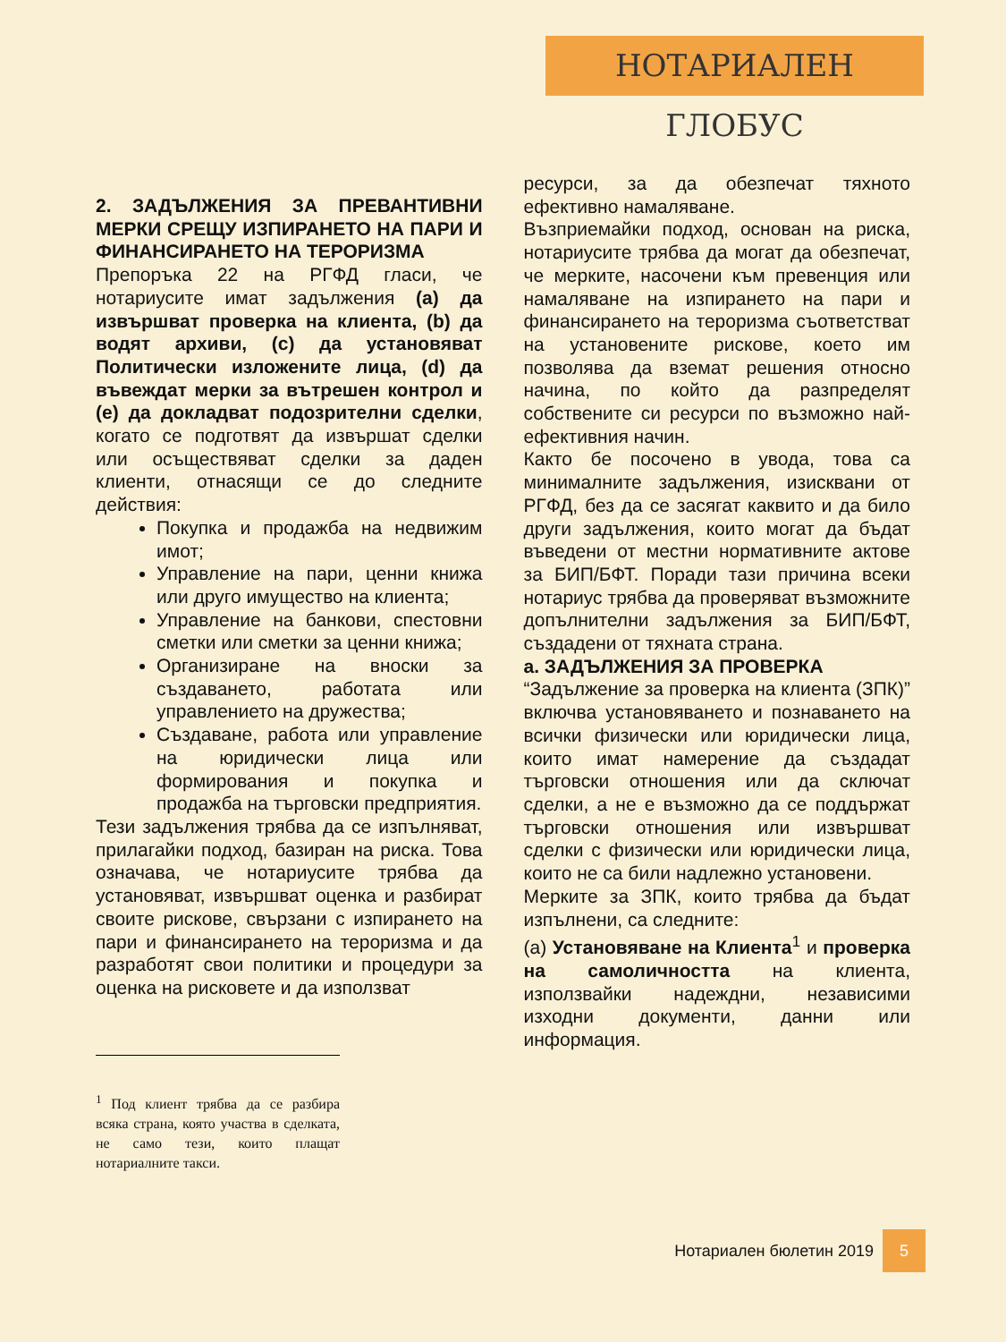НОТАРИАЛЕН ГЛОБУС
2. ЗАДЪЛЖЕНИЯ ЗА ПРЕВАНТИВНИ МЕРКИ СРЕЩУ ИЗПИРАНЕТО НА ПАРИ И ФИНАНСИРАНЕТО НА ТЕРОРИЗМА
Препоръка 22 на РГФД гласи, че нотариусите имат задължения (a) да извършват проверка на клиента, (b) да водят архиви, (c) да установяват Политически изложените лица, (d) да въвеждат мерки за вътрешен контрол и (e) да докладват подозрителни сделки, когато се подготвят да извършат сделки или осъществяват сделки за даден клиенти, отнасящи се до следните действия:
Покупка и продажба на недвижим имот;
Управление на пари, ценни книжа или друго имущество на клиента;
Управление на банкови, спестовни сметки или сметки за ценни книжа;
Организиране на вноски за създаването, работата или управлението на дружества;
Създаване, работа или управление на юридически лица или формирования и покупка и продажба на търговски предприятия.
Тези задължения трябва да се изпълняват, прилагайки подход, базиран на риска. Това означава, че нотариусите трябва да установяват, извършват оценка и разбират своите рискове, свързани с изпирането на пари и финансирането на тероризма и да разработят свои политики и процедури за оценка на рисковете и да използват
<sup>1</sup> Под клиент трябва да се разбира всяка страна, която участва в сделката, не само тези, които плащат нотариалните такси.
ресурси, за да обезпечат тяхното ефективно намаляване.
Възприемайки подход, основан на риска, нотариусите трябва да могат да обезпечат, че мерките, насочени към превенция или намаляване на изпирането на пари и финансирането на тероризма съответстват на установените рискове, което им позволява да вземат решения относно начина, по който да разпределят собствените си ресурси по възможно най-ефективния начин.
Както бе посочено в увода, това са минималните задължения, изисквани от РГФД, без да се засягат каквито и да било други задължения, които могат да бъдат въведени от местни нормативните актове за БИП/БФТ. Поради тази причина всеки нотариус трябва да проверяват възможните допълнителни задължения за БИП/БФТ, създадени от тяхната страна.
a. ЗАДЪЛЖЕНИЯ ЗА ПРОВЕРКА
“Задължение за проверка на клиента (ЗПК)” включва установяването и познаването на всички физически или юридически лица, които имат намерение да създадат търговски отношения или да сключат сделки, а не е възможно да се поддържат търговски отношения или извършват сделки с физически или юридически лица, които не са били надлежно установени.
Мерките за ЗПК, които трябва да бъдат изпълнени, са следните:
(a) Установяване на Клиента<sup>1</sup> и проверка на самоличността на клиента, използвайки надеждни, независими изходни документи, данни или информация.
Нотариален бюлетин 2019 5